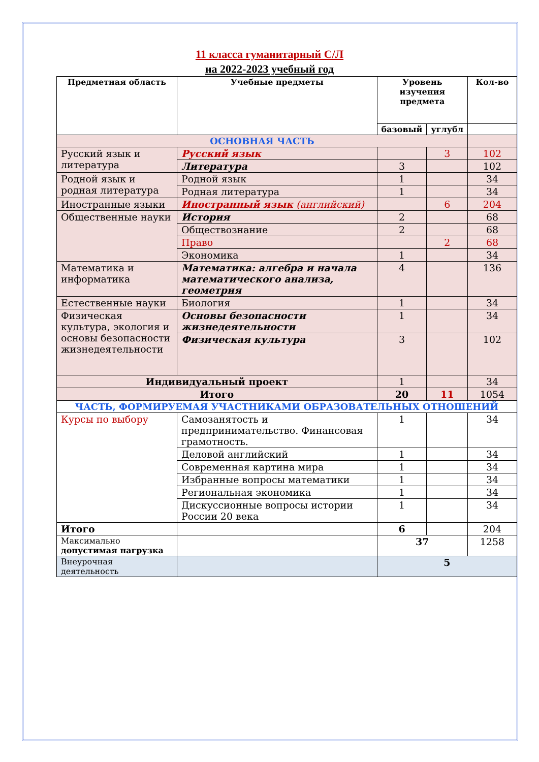11 класса гуманитарный С/Л
на 2022-2023 учебный год
| Предметная область | Учебные предметы | Уровень изучения предмета | | Кол-во |
| --- | --- | --- | --- | --- |
| | | базовый | углубл | |
| ОСНОВНАЯ ЧАСТЬ | | | | |
| Русский язык и литература | Русский язык | | 3 | 102 |
| | Литература | 3 | | 102 |
| Родной язык и родная литература | Родной язык | 1 | | 34 |
| | Родная литература | 1 | | 34 |
| Иностранные языки | Иностранный язык (английский) | | 6 | 204 |
| Общественные науки | История | 2 | | 68 |
| | Обществознание | 2 | | 68 |
| | Право | | 2 | 68 |
| | Экономика | 1 | | 34 |
| Математика и информатика | Математика: алгебра и начала математического анализа, геометрия | 4 | | 136 |
| Естественные науки | Биология | 1 | | 34 |
| Физическая культура, экология и основы безопасности жизнедеятельности | Основы безопасности жизнедеятельности | 1 | | 34 |
| | Физическая культура | 3 | | 102 |
| Индивидуальный проект | | 1 | | 34 |
| Итого | | 20 | 11 | 1054 |
| ЧАСТЬ, ФОРМИРУЕМАЯ УЧАСТНИКАМИ ОБРАЗОВАТЕЛЬНЫХ ОТНОШЕНИЙ | | | | |
| Курсы по выбору | Самозанятость и предпринимательство. Финансовая грамотность. | 1 | | 34 |
| | Деловой английский | 1 | | 34 |
| | Современная картина мира | 1 | | 34 |
| | Избранные вопросы математики | 1 | | 34 |
| | Региональная экономика | 1 | | 34 |
| | Дискуссионные вопросы истории России 20 века | 1 | | 34 |
| Итого | | 6 | | 204 |
| Максимально допустимая нагрузка | | 37 | | 1258 |
| Внеурочная деятельность | | 5 | | |